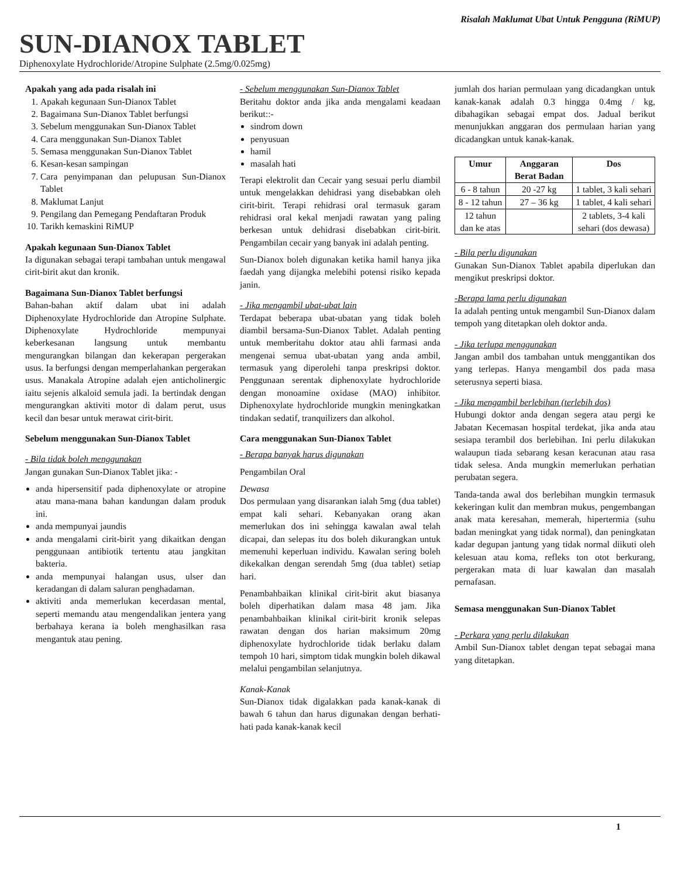Risalah Maklumat Ubat Untuk Pengguna (RiMUP)
SUN-DIANOX TABLET
Diphenoxylate Hydrochloride/Atropine Sulphate (2.5mg/0.025mg)
Apakah yang ada pada risalah ini
1. Apakah kegunaan Sun-Dianox Tablet
2. Bagaimana Sun-Dianox Tablet berfungsi
3. Sebelum menggunakan Sun-Dianox Tablet
4. Cara menggunakan Sun-Dianox Tablet
5. Semasa menggunakan Sun-Dianox Tablet
6. Kesan-kesan sampingan
7. Cara penyimpanan dan pelupusan Sun-Dianox Tablet
8. Maklumat Lanjut
9. Pengilang dan Pemegang Pendaftaran Produk
10. Tarikh kemaskini RiMUP
Apakah kegunaan Sun-Dianox Tablet
Ia digunakan sebagai terapi tambahan untuk mengawal cirit-birit akut dan kronik.
Bagaimana Sun-Dianox Tablet berfungsi
Bahan-bahan aktif dalam ubat ini adalah Diphenoxylate Hydrochloride dan Atropine Sulphate. Diphenoxylate Hydrochloride mempunyai keberkesanan langsung untuk membantu mengurangkan bilangan dan kekerapan pergerakan usus. Ia berfungsi dengan memperlahankan pergerakan usus. Manakala Atropine adalah ejen anticholinergic iaitu sejenis alkaloid semula jadi. Ia bertindak dengan mengurangkan aktiviti motor di dalam perut, usus kecil dan besar untuk merawat cirit-birit.
Sebelum menggunakan Sun-Dianox Tablet
- Bila tidak boleh menggunakan
Jangan gunakan Sun-Dianox Tablet jika: -
anda hipersensitif pada diphenoxylate or atropine atau mana-mana bahan kandungan dalam produk ini.
anda mempunyai jaundis
anda mengalami cirit-birit yang dikaitkan dengan penggunaan antibiotik tertentu atau jangkitan bakteria.
anda mempunyai halangan usus, ulser dan keradangan di dalam saluran penghadaman.
aktiviti anda memerlukan kecerdasan mental, seperti memandu atau mengendalikan jentera yang berbahaya kerana ia boleh menghasilkan rasa mengantuk atau pening.
- Sebelum menggunakan Sun-Dianox Tablet
Beritahu doktor anda jika anda mengalami keadaan berikut::-
sindrom down
penyusuan
hamil
masalah hati
Terapi elektrolit dan Cecair yang sesuai perlu diambil untuk mengelakkan dehidrasi yang disebabkan oleh cirit-birit. Terapi rehidrasi oral termasuk garam rehidrasi oral kekal menjadi rawatan yang paling berkesan untuk dehidrasi disebabkan cirit-birit. Pengambilan cecair yang banyak ini adalah penting.
Sun-Dianox boleh digunakan ketika hamil hanya jika faedah yang dijangka melebihi potensi risiko kepada janin.
- Jika mengambil ubat-ubat lain
Terdapat beberapa ubat-ubatan yang tidak boleh diambil bersama-Sun-Dianox Tablet. Adalah penting untuk memberitahu doktor atau ahli farmasi anda mengenai semua ubat-ubatan yang anda ambil, termasuk yang diperolehi tanpa preskripsi doktor. Penggunaan serentak diphenoxylate hydrochloride dengan monoamine oxidase (MAO) inhibitor. Diphenoxylate hydrochloride mungkin meningkatkan tindakan sedatif, tranquilizers dan alkohol.
Cara menggunakan Sun-Dianox Tablet
- Berapa banyak harus digunakan
Pengambilan Oral
Dewasa
Dos permulaan yang disarankan ialah 5mg (dua tablet) empat kali sehari. Kebanyakan orang akan memerlukan dos ini sehingga kawalan awal telah dicapai, dan selepas itu dos boleh dikurangkan untuk memenuhi keperluan individu. Kawalan sering boleh dikekalkan dengan serendah 5mg (dua tablet) setiap hari.
Penambahbaikan klinikal cirit-birit akut biasanya boleh diperhatikan dalam masa 48 jam. Jika penambahbaikan klinikal cirit-birit kronik selepas rawatan dengan dos harian maksimum 20mg diphenoxylate hydrochloride tidak berlaku dalam tempoh 10 hari, simptom tidak mungkin boleh dikawal melalui pengambilan selanjutnya.
Kanak-Kanak
Sun-Dianox tidak digalakkan pada kanak-kanak di bawah 6 tahun dan harus digunakan dengan berhati-hati pada kanak-kanak kecil
jumlah dos harian permulaan yang dicadangkan untuk kanak-kanak adalah 0.3 hingga 0.4mg / kg, dibahagikan sebagai empat dos. Jadual berikut menunjukkan anggaran dos permulaan harian yang dicadangkan untuk kanak-kanak.
| Umur | Anggaran Berat Badan | Dos |
| --- | --- | --- |
| 6 - 8 tahun | 20 -27 kg | 1 tablet, 3 kali sehari |
| 8 - 12 tahun | 27 – 36 kg | 1 tablet, 4 kali sehari |
| 12 tahun dan ke atas | | 2 tablets, 3-4 kali sehari (dos dewasa) |
- Bila perlu digunakan
Gunakan Sun-Dianox Tablet apabila diperlukan dan mengikut preskripsi doktor.
-Berapa lama perlu digunakan
Ia adalah penting untuk mengambil Sun-Dianox dalam tempoh yang ditetapkan oleh doktor anda.
- Jika terlupa menggunakan
Jangan ambil dos tambahan untuk menggantikan dos yang terlepas. Hanya mengambil dos pada masa seterusnya seperti biasa.
- Jika mengambil berlebihan (terlebih dos)
Hubungi doktor anda dengan segera atau pergi ke Jabatan Kecemasan hospital terdekat, jika anda atau sesiapa terambil dos berlebihan. Ini perlu dilakukan walaupun tiada sebarang kesan keracunan atau rasa tidak selesa. Anda mungkin memerlukan perhatian perubatan segera.
Tanda-tanda awal dos berlebihan mungkin termasuk kekeringan kulit dan membran mukus, pengembangan anak mata keresahan, memerah, hipertermia (suhu badan meningkat yang tidak normal), dan peningkatan kadar degupan jantung yang tidak normal diikuti oleh kelesuan atau koma, refleks ton otot berkurang, pergerakan mata di luar kawalan dan masalah pernafasan.
Semasa menggunakan Sun-Dianox Tablet
- Perkara yang perlu dilakukan
Ambil Sun-Dianox tablet dengan tepat sebagai mana yang ditetapkan.
1